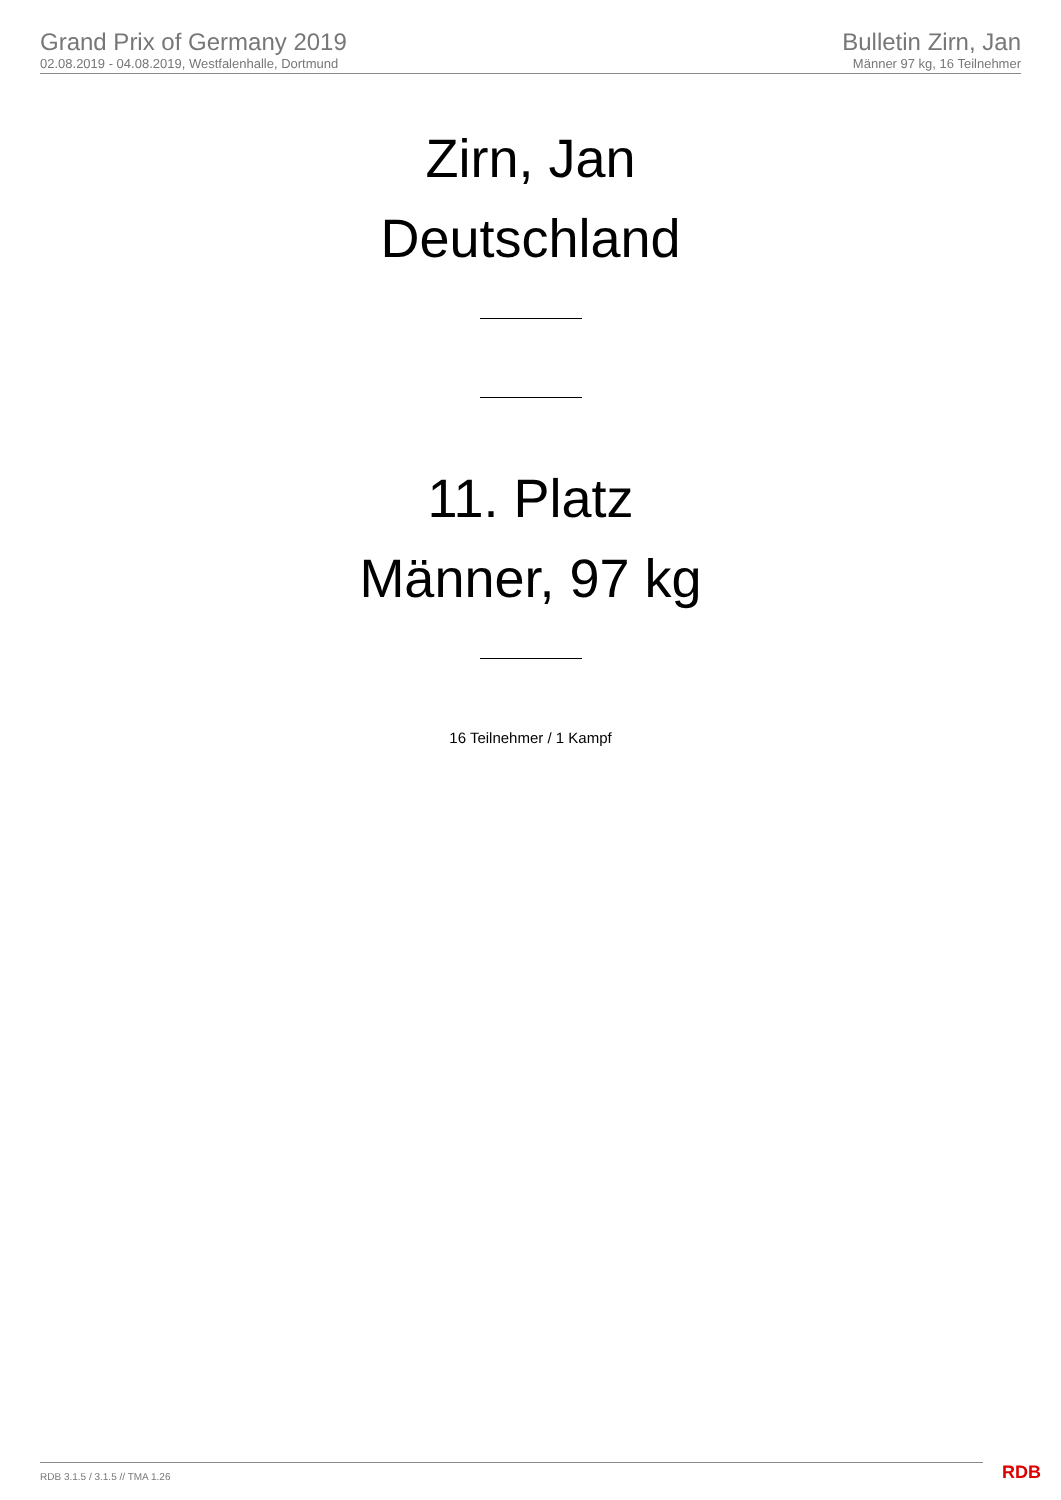Grand Prix of Germany 2019
02.08.2019 - 04.08.2019, Westfalenhalle, Dortmund
Bulletin Zirn, Jan
Männer 97 kg, 16 Teilnehmer
Zirn, Jan
Deutschland
11. Platz
Männer, 97 kg
16 Teilnehmer / 1 Kampf
RDB 3.1.5 / 3.1.5 // TMA 1.26 RDB